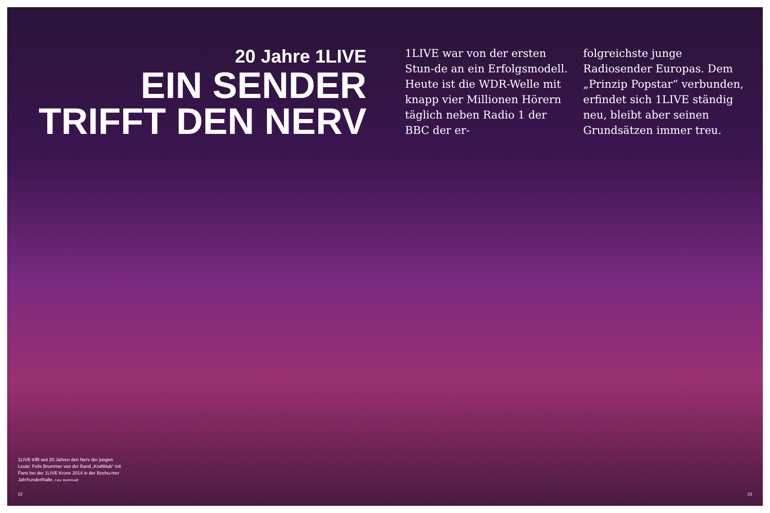20 Jahre 1LIVE
EIN SENDER TRIFFT DEN NERV
1LIVE war von der ersten Stun-de an ein Erfolgsmodell. Heute ist die WDR-Welle mit knapp vier Millionen Hörern täglich neben Radio 1 der BBC der er-
folgreichste junge Radiosender Europas. Dem „Prinzip Popstar“ verbunden, erfindet sich 1LIVE ständig neu, bleibt aber seinen Grundsätzen immer treu.
1LIVE trifft seit 20 Jahren den Nerv der jungen Leute: Felix Brummer von der Band „Kraftklub“ mit Fans bei der 1LIVE Krone 2014 in der Bochu-mer Jahrhunderthalle. Foto: WDR/Knoff
22 23